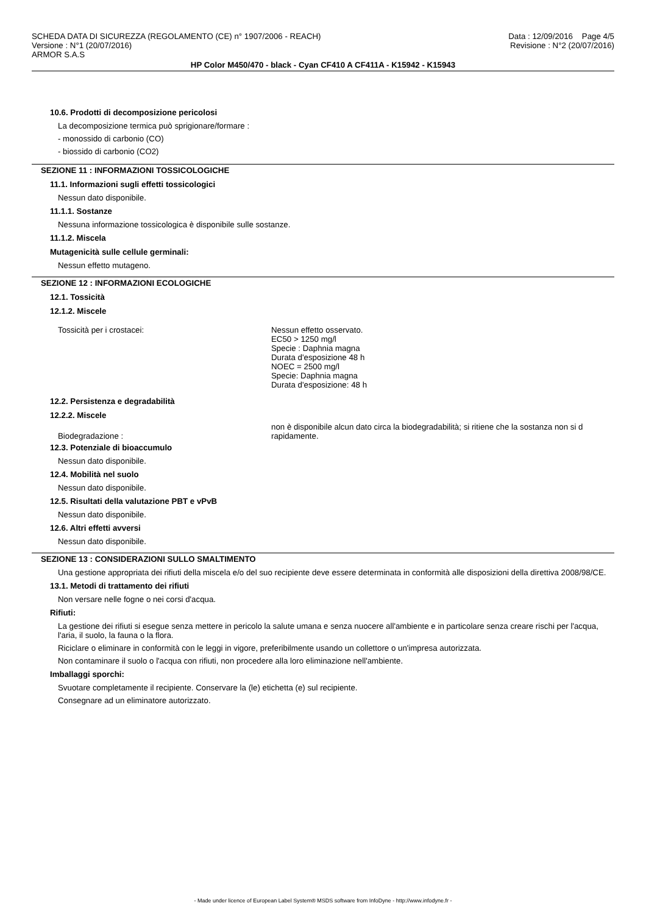SCHEDA DATA DI SICUREZZA (REGOLAMENTO (CE) n° 1907/2006 - REACH)
Versione : N°1 (20/07/2016)
ARMOR S.A.S
Data : 12/09/2016 Page 4/5
Revisione : N°2 (20/07/2016)
HP Color M450/470 - black - Cyan CF410 A CF411A - K15942 - K15943
10.6. Prodotti di decomposizione pericolosi
La decomposizione termica può sprigionare/formare :
- monossido di carbonio (CO)
- biossido di carbonio (CO2)
SEZIONE 11 : INFORMAZIONI TOSSICOLOGICHE
11.1. Informazioni sugli effetti tossicologici
Nessun dato disponibile.
11.1.1. Sostanze
Nessuna informazione tossicologica è disponibile sulle sostanze.
11.1.2. Miscela
Mutagenicità sulle cellule germinali:
Nessun effetto mutageno.
SEZIONE 12 : INFORMAZIONI ECOLOGICHE
12.1. Tossicità
12.1.2. Miscele
| Tossicità per i crostacei: | Nessun effetto osservato. EC50 > 1250 mg/l Specie : Daphnia magna Durata d'esposizione 48 h NOEC = 2500 mg/l Specie: Daphnia magna Durata d'esposizione: 48 h |
12.2. Persistenza e degradabilità
12.2.2. Miscele
| Biodegradazione : | non è disponibile alcun dato circa la biodegradabilità; si ritiene che la sostanza non si d rapidamente. |
12.3. Potenziale di bioaccumulo
Nessun dato disponibile.
12.4. Mobilità nel suolo
Nessun dato disponibile.
12.5. Risultati della valutazione PBT e vPvB
Nessun dato disponibile.
12.6. Altri effetti avversi
Nessun dato disponibile.
SEZIONE 13 : CONSIDERAZIONI SULLO SMALTIMENTO
Una gestione appropriata dei rifiuti della miscela e/o del suo recipiente deve essere determinata in conformità alle disposizioni della direttiva 2008/98/CE.
13.1. Metodi di trattamento dei rifiuti
Non versare nelle fogne o nei corsi d'acqua.
Rifiuti:
La gestione dei rifiuti si esegue senza mettere in pericolo la salute umana e senza nuocere all'ambiente e in particolare senza creare rischi per l'acqua, l'aria, il suolo, la fauna o la flora.
Riciclare o eliminare in conformità con le leggi in vigore, preferibilmente usando un collettore o un'impresa autorizzata.
Non contaminare il suolo o l'acqua con rifiuti, non procedere alla loro eliminazione nell'ambiente.
Imballaggi sporchi:
Svuotare completamente il recipiente. Conservare la (le) etichetta (e) sul recipiente.
Consegnare ad un eliminatore autorizzato.
- Made under licence of European Label System® MSDS software from InfoDyne - http://www.infodyne.fr -